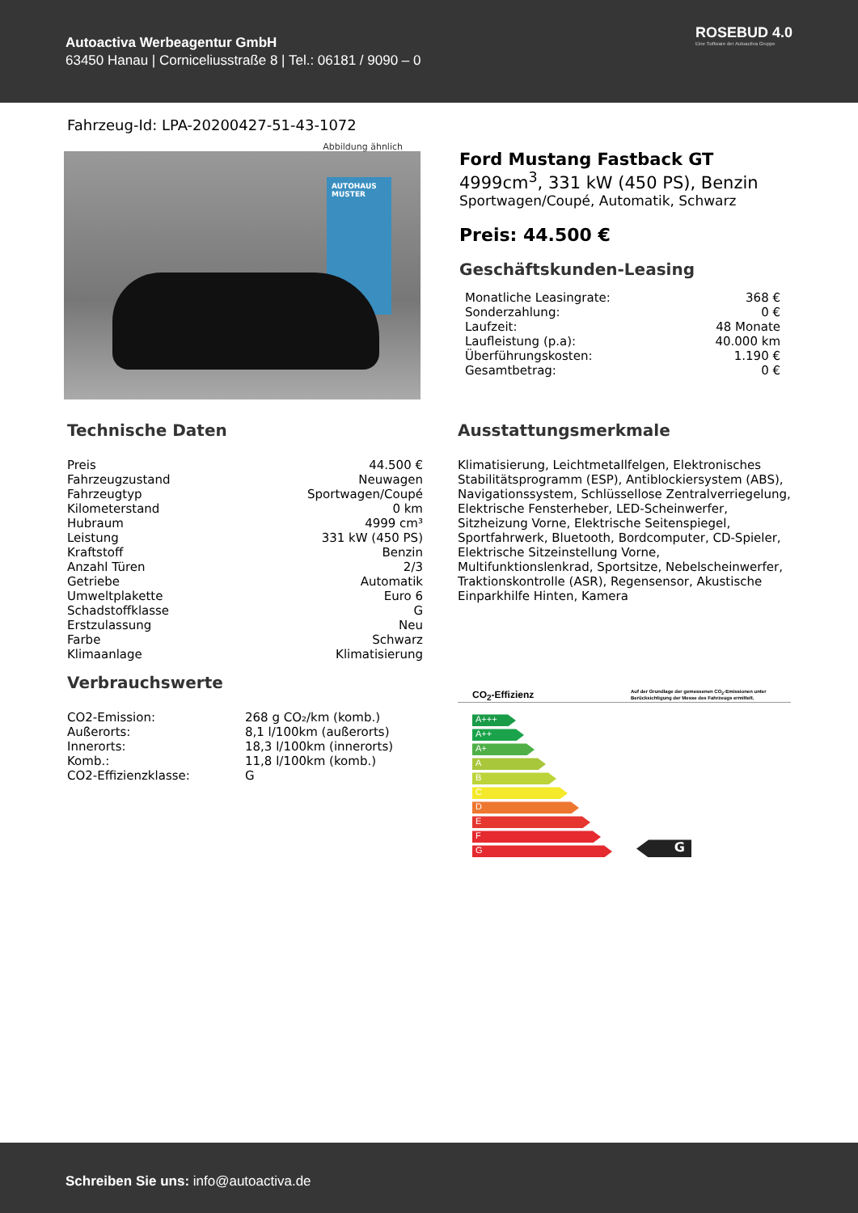Autoactiva Werbeagentur GmbH
63450 Hanau | Corniceliusstraße 8 | Tel.: 06181 / 9090 – 0
ROSEBUD 4.0
Eine Software der Autoactiva Gruppe
Fahrzeug-Id: LPA-20200427-51-43-1072
Abbildung ähnlich
AUTOHAUS MUSTER
Ford Mustang Fastback GT
4999cm<sup>3</sup>, 331 kW (450 PS), Benzin
Sportwagen/Coupé, Automatik, Schwarz
Preis: 44.500 €
Geschäftskunden-Leasing
| Monatliche Leasingrate: | 368 € |
| Sonderzahlung: | 0 € |
| Laufzeit: | 48 Monate |
| Laufleistung (p.a): | 40.000 km |
| Überführungskosten: | 1.190 € |
| Gesamtbetrag: | 0 € |
Technische Daten
| Preis | 44.500 € |
| Fahrzeugzustand | Neuwagen |
| Fahrzeugtyp | Sportwagen/Coupé |
| Kilometerstand | 0 km |
| Hubraum | 4999 cm³ |
| Leistung | 331 kW (450 PS) |
| Kraftstoff | Benzin |
| Anzahl Türen | 2/3 |
| Getriebe | Automatik |
| Umweltplakette | Euro 6 |
| Schadstoffklasse | G |
| Erstzulassung | Neu |
| Farbe | Schwarz |
| Klimaanlage | Klimatisierung |
Verbrauchswerte
| CO2-Emission: | 268 g CO₂/km (komb.) |
| Außerorts: | 8,1 l/100km (außerorts) |
| Innerorts: | 18,3 l/100km (innerorts) |
| Komb.: | 11,8 l/100km (komb.) |
| CO2-Effizienzklasse: | G |
Ausstattungsmerkmale
Klimatisierung, Leichtmetallfelgen, Elektronisches Stabilitätsprogramm (ESP), Antiblockiersystem (ABS), Navigationssystem, Schlüssellose Zentralverriegelung, Elektrische Fensterheber, LED-Scheinwerfer, Sitzheizung Vorne, Elektrische Seitenspiegel, Sportfahrwerk, Bluetooth, Bordcomputer, CD-Spieler, Elektrische Sitzeinstellung Vorne, Multifunktionslenkrad, Sportsitze, Nebelscheinwerfer, Traktionskontrolle (ASR), Regensensor, Akustische Einparkhilfe Hinten, Kamera
CO<sub>2</sub>-Effizienz Auf der Grundlage der gemessenen CO<sub>2</sub>-Emissionen unter Berücksichtigung der Messe des Fahrzeugs ermittelt.
A+++
A++
A+
A
B
C
D
E
F
G
G
Schreiben Sie uns: info@autoactiva.de